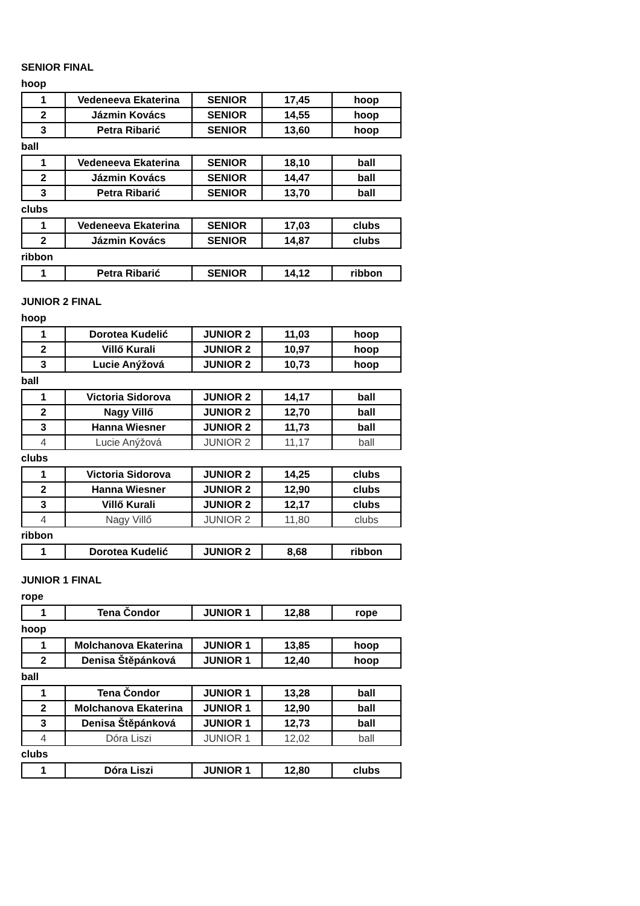SENIOR FINAL
hoop
| 1 | Vedeneeva Ekaterina | SENIOR | 17,45 | hoop |
| 2 | Jázmin Kovács | SENIOR | 14,55 | hoop |
| 3 | Petra Ribarić | SENIOR | 13,60 | hoop |
ball
| 1 | Vedeneeva Ekaterina | SENIOR | 18,10 | ball |
| 2 | Jázmin Kovács | SENIOR | 14,47 | ball |
| 3 | Petra Ribarić | SENIOR | 13,70 | ball |
clubs
| 1 | Vedeneeva Ekaterina | SENIOR | 17,03 | clubs |
| 2 | Jázmin Kovács | SENIOR | 14,87 | clubs |
ribbon
| 1 | Petra Ribarić | SENIOR | 14,12 | ribbon |
JUNIOR 2 FINAL
hoop
| 1 | Dorotea Kudelić | JUNIOR 2 | 11,03 | hoop |
| 2 | Villő Kurali | JUNIOR 2 | 10,97 | hoop |
| 3 | Lucie Anýžová | JUNIOR 2 | 10,73 | hoop |
ball
| 1 | Victoria Sidorova | JUNIOR 2 | 14,17 | ball |
| 2 | Nagy Villő | JUNIOR 2 | 12,70 | ball |
| 3 | Hanna Wiesner | JUNIOR 2 | 11,73 | ball |
| 4 | Lucie Anýžová | JUNIOR 2 | 11,17 | ball |
clubs
| 1 | Victoria Sidorova | JUNIOR 2 | 14,25 | clubs |
| 2 | Hanna Wiesner | JUNIOR 2 | 12,90 | clubs |
| 3 | Villő Kurali | JUNIOR 2 | 12,17 | clubs |
| 4 | Nagy Villő | JUNIOR 2 | 11,80 | clubs |
ribbon
| 1 | Dorotea Kudelić | JUNIOR 2 | 8,68 | ribbon |
JUNIOR 1 FINAL
rope
| 1 | Tena Čondor | JUNIOR 1 | 12,88 | rope |
hoop
| 1 | Molchanova Ekaterina | JUNIOR 1 | 13,85 | hoop |
| 2 | Denisa Štěpánková | JUNIOR 1 | 12,40 | hoop |
ball
| 1 | Tena Čondor | JUNIOR 1 | 13,28 | ball |
| 2 | Molchanova Ekaterina | JUNIOR 1 | 12,90 | ball |
| 3 | Denisa Štěpánková | JUNIOR 1 | 12,73 | ball |
| 4 | Dóra Liszi | JUNIOR 1 | 12,02 | ball |
clubs
| 1 | Dóra Liszi | JUNIOR 1 | 12,80 | clubs |